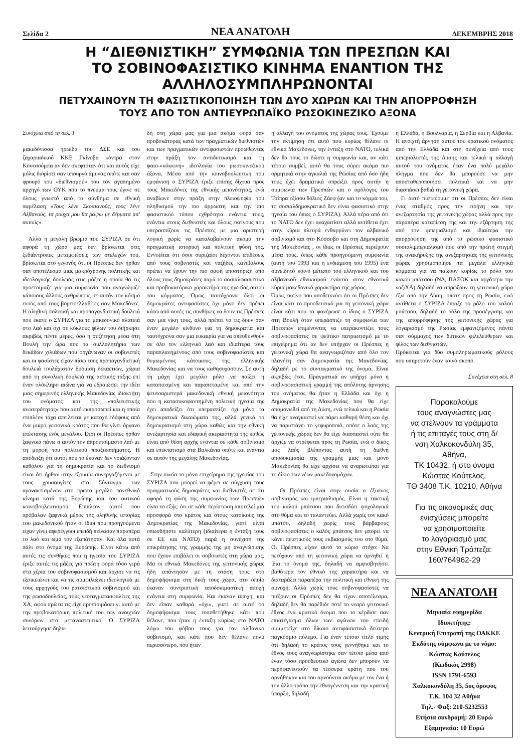Σελίδα 2 ΝΕΑ ΑΝΑΤΟΛΗ ΔΕΚΕΜΒΡΗΣ 2018
Η “ΔΙΕΘΝΙΣΤΙΚΗ” ΣΥΜΦΩΝΙΑ ΤΩΝ ΠΡΕΣΠΩΝ ΚΑΙ
ΤΟ ΣΟΒΙΝΟΦΑΣΙΣΤΙΚΟ ΚΙΝΗΜΑ ΕΝΑΝΤΙΟΝ ΤΗΣ
ΑΛΛΗΛΟΣΥΜΠΛΗΡΩΝΟΝΤΑΙ
ΠΕΤΥΧΑΙΝΟΥΝ ΤΗ ΦΑΣΙΣΤΙΚΟΠΟΙΗΣΗ ΤΩΝ ΔΥΟ ΧΩΡΩΝ ΚΑΙ ΤΗΝ ΑΠΟΡΡΟΦΗΣΗ
ΤΟΥΣ ΑΠΟ ΤΟΝ ΑΝΤΙΕΥΡΩΠΑΪΚΟ ΡΩΣΟΚΙΝΕΖΙΚΟ ΑΞΟΝΑ
Συνέχεια από τη σελ. 1
μακεδόνισσα ηρωίδα του ΔΣΕ και του ζαχαριαδικού ΚΚΕ Γκίνοβα κόντρα στον Κουτσούμπα αν δεν σκεφτόταν ότι και αυτός είχε μόλις διορίσει σαν υπουργό άμυνας οπότε και σαν φρουρό του «διεθνισμού» του τον αγαπημένο αρχηγό των ΟΥΚ που το πνεύμα τους έγινε σε όλους γνωστό από το σύνθημα σε εθνική παρέλαση «Τους λένε Σκοπιανούς, τους λένε Αλβανούς, τα ρούχα μου θα ράψω με δέρματα απ' αυτούς».
Αλλά η μεγάλη βρωμιά του ΣΥΡΙΖΑ σε ότι αφορά τη χώρα μας δεν βρίσκεται στις ξεδιάντροπες μεταμφιέσεις των στελεχών του, βρίσκεται στο γεγονός ότι οι Πρέσπες δεν ήρθαν σαν αποτέλεσμα μιας μακρόχρονης πολιτικής και ιδεολογικής δουλειάς στις μάζες η οποία θα τις προετοίμαζε για μια συμφωνία που αναγνώριζε κάποιους άλλους ανθρώπους σε αυτόν τον κόσμο εκτός από τους βορειοελλαδίτες σαν Μακεδόνες. Η αληθινή πολιτική και προπαγανδιστική δουλειά που έκανε ο ΣΥΡΙΖΑ για το μακεδονικό πλατειά στο λαό και όχι σε κύκλους φίλων του διήρκησε ακριβώς πέντε μέρες, όσο η συζήτηση μέσα στη Βουλή την ώρα που τα συλλαλητήρια των δεκάδων χιλιάδων που οργάνωναν οι σοβινιστές και οι φασίστες είχαν πίσω τους προπαγανδιστική δουλειά τουλάχιστον δυόμιση δεκαετιών, χώρια από τη συνολική δουλειά της αστικής τάξης επί έναν ολόκληρο αιώνα για να εδραιώσει την ιδέα μιας σημερινής ελληνικής Μακεδονίας ιδιοκτήτη του ονόματος και της «πολιτιστικής ανωτερότητας» που αυτό εκπροσωπεί και η οποία επιπλέον τάχα απειλείται με κατοχή εδάφους από ένα μικρό γειτονικό κράτος που θα γίνει όργανο επέκτασης ενός μεγάλου. Έτσι οι Πρέσπες ήρθαν ξαφνικά πάνω σ αυτόν τον απροετοίμαστο λαό με τη μορφή του πολιτικού πραξικοπήματος. Η απόδειξη ότι αυτοί που το έκαναν δεν νοιάζονταν καθόλου για τη δημοκρατία και το διεθνισμό είναι ότι ήρθαν στην εξουσία συνεργαζόμενοι με τους χρυσαυγίτες στο Σύνταγμα των αγανακτισμένων στο πρώτο μεγάλο πανεθνικό κίνημα κατά της Ευρώπης και του αστικού κοινοβουλευτισμού. Επιπλέον αυτοί που πρόβαλαν ξαφνικά μέρος της αληθινής ιστορίας του μακεδονικού ήταν οι ίδιοι που προηγούμενα είχαν γίνει αφερέγγυοι επειδή πείνασαν παραπέρα το λαό και ωμά τον εξαπάτησαν. Και όλα αυτά πάλι στο όνομα της Ευρώπης. Είναι κάτω από αυτές τις συνθήκες που η ηγεσία του ΣΥΡΙΖΑ έριξε αυτές τις μάζες για πρώτη φορά τόσο γερά στα χέρια του σοβινοφασισμού και άρχισε να τις εξοικειώνει και να τις συμφιλιώνει ιδεολογικά με τους αρχηγούς του ρατσιστικού σοβινισμού και της ρωσοδουλείας, τους νεοταγματασφαλίτες της ΧΑ, αφού πρώτα τις είχε προετοιμάσει γι αυτό με την προβοκατόρικη πολιτική του των ανοιχτών συνόρων στο μεταναστευτικό. Ο ΣΥΡΙΖΑ λειτούργησε δηλα-
δή στη χώρα μας για μια ακόμα φορά σαν προβοκάτορας κατά των πραγματικών διεθνιστών και των πραγματικών αντιφασιστών προωθώντας στην πράξη τον αντιδυτικισμό και τη φαιο-«κόκκινη» ιδεολογία του ρωσοκινεζικού άξονα. Μέσα από την κοινοβουλευτική του εμφάνιση ο ΣΥΡΙΖΑ έριξε επίσης δίχτυα προς τους Μακεδόνες της εθνικής μειονότητας, ενώ αναβίωνε στην πράξη στην πλειοψηφία του πληθυσμού την πιο άρρωστη και την πιο φασιστικού τύπου εχθρότητα ενάντια τους, ενάντια στους διεθνιστές και όλους εκείνους που υπερασπίζουν τις Πρέσπες με μια αριστερή λογική χωρίς να καταλαβαίνουν ακόμα την πραγματική ιστορική και πολιτική φύση της. Εννοείται ότι όσοι συριζαίοι δέχονται επιθέσεις από τους σοβινιστές και ναζήδες κανιβάλους πρέπει να έχουν την πιο σαφή υποστήριξη από όλους τους δημοκράτες παρά το σοσιαλφασιστικό και προβοκατόρικο χαρακτήρα της ηγεσίας αυτού του κόμματος. Όμως ταυτόχρονα όλοι οι δημοκράτες αντιφασίστες όχι μόνο δεν πρέπει κάτω από αυτές τις συνθήκες να δουν τις Πρέσπες σαν μια νίκη τους, αλλά πρέπει να τις δουν σαν έναν μεγάλο κίνδυνο για τη δημοκρατία και ταυτόχρονα σαν μια ευκαιρία για να απευθυνθούν σε όλο τον ελληνικό λαό και ιδιαίτερα τους παραπλανημένους από τους σοβινοφασίστες και θυμωμένους κάτοικους της ελληνικής Μακεδονίας και να τους καθησυχάσουν. Σε αυτή τη μάχη έχει μεγάλο ρόλο να παίξει η καταπιεσμένη και παραπεταμένη και από την ψευτοαριστερά μακεδονική εθνική μειονότητα που η κατασυκοφαντημένη πολιτική ηγεσία της έχει αποδείξει ότι υπερασπίζει όχι μόνο τα δημοκρατικά δικαιώματα της, αλλά γενικά το δημοκρατισμό στη χώρα καθώς και την εθνική ανεξαρτησία και εδαφική ακεραιότητα της καθώς είναι από θέση αρχής ενάντια σε κάθε σοβινισμό και επεκτατισμό στα Βαλκάνια οπότε και ενάντια σε αυτόν της μεγάλης Μακεδονίας.
Στην ουσία το μόνο επιχείρημα της ηγεσίας του ΣΥΡΙΖΑ που μπορεί να φέρει σε σύγχυση τους πραγματικούς δημοκράτες και διεθνιστές σε ότι αφορά τη φύση της συμφωνίας των Πρεσπών είναι το εξής: ότι σε κάθε περίπτωση αποτελεί μια προσφορά στο κράτος και στους κατοίκους της Δημοκρατίας της Μακεδονίας, γιατί είναι οπωσδήποτε καλύτερη (ιδιαίτερα η ένταξη τους σε ΕΕ και ΝΑΤΟ) παρά η συνέχιση της επικράτησης της γραμμής της μη αναγνώρισης που έχουν επιβάλει οι σοβινιστές στη χώρα μας. Μα οι εθνικά Μακεδόνες της γειτονικής χώρας ήδη απάντησαν με τη στάση τους στο δημοψήφισμα στη δική τους χώρα, στο οποίο έκαναν συντριπτική αποδοκιμαστική αποχή ενάντια στη συμφωνία. Και έκαναν αποχή, και δεν είπαν καθαρά «όχι», γιατί σε αυτό το δημοψήφισμα τους τοποθετήθηκε κάτι που θέλανε, που ήταν η ένταξη κυρίως στο ΝΑΤΟ λόγω του φόβου τους για τον αλβανικό σοβινισμό, και κάτι που δεν θέλανε πολύ περισσότερο, που ήταν
η αλλαγή του ονόματος της χώρας τους. Έχουμε την εκτίμηση ότι αυτό που κυρίως θέλανε οι εθνικά Μακεδόνες, την ένταξη στο ΝΑΤΟ, τελικά δεν θα τους το δώσει η συμφωνία και, αν κάτι τέτοιο συμβεί, αυτό θα τους σύρει ακόμα πιο ορμητικά στην αγκαλιά της Ρωσίας από όσο ήδη τους έχει δραματικά σπρώξει προς αυτήν η συμφωνία των Πρεσπών και ο ομόλογος του Τσίπρα εξίσου δόλιος Ζάεφ (αν και το κόμμα του, το σοσιαλδημοκρατικό δεν είναι φασιστικό στην ηγεσία του όπως ο ΣΥΡΙΖΑ). Αλλά πέρα από ότι το ΝΑΤΟ δεν έχει αναχαιτίσει αλλά αντίθετα έχει στην κύρια πλευρά ενθαρρύνει τον αλβανικό σοβινισμό και στο Κόσσοβο και στη Δημοκρατία της Μακεδονίας , οι ίδιες οι Πρέσπες περιέχουν μέσα τους, όπως κάθε προηγούμενη συμφωνία (αυτή του 1993 και η ενδιάμεση του 1995) ένα συνειδητό κοινό μέτωπο του ελληνικού και του αλβανικού εθνικισμού ενάντια στον εθνοτικά κύρια μακεδονικό χαρακτήρα της χώρας.
Όμως εκείνο που αποδεικνύει ότι οι Πρέσπες δεν είναι κάτι το προοδευτικό για τη γειτονική χώρα είναι κάτι που το φανέρωσε ο ίδιος ο ΣΥΡΙΖΑ στη Βουλή όταν υπεράσπιζε τη συμφωνία των Πρεσπών επιμένοντας να υπερακοντίζει τους σοβινοφασίστες σε ψεύτικο πατριωτισμό με το επιχείρημα ότι αν δεν υπήρχαν οι Πρέσπες η γειτονική χώρα θα αναγνωριζόταν από όλο τον πλανήτη σαν Δημοκρατία της Μακεδονίας, δηλαδή με το συνταγματικό της όνομα. Είναι ακριβώς έτσι. Πραγματικά αν υπήρχε μόνο η σοβινοφασιστική γραμμή της απόλυτης άρνησης του ονόματος θα ήταν η Ελλάδα και όχι η Δημοκρατία της Μακεδονίας που θα είχε απομονωθεί από τη Δύση, ενώ τελικά και η Ρωσία θα είχε αναγκαστεί να πάρει καθαρή θέση και όχι να παριστάνει το γεφυροποιό, οπότε ο λαός της γειτονικής χώρας δεν θα είχε διασπαστεί ούτε θα άρχιζε να στρέφεται προς τη Ρωσία, ενώ ο δικός μας λαός βλέποντας αυτή τη διεθνή αποδοκιμασία της γραμμής μιας και μόνο Μακεδονίας θα είχε αρχίσει να αναρωτιέται για το δίκιο των νέων μακεδονομάχων.
Οι Πρέσπες είναι στην ουσία ο έξυπνος σοβινισμός και ιμπεριαλισμός. Είναι η τακτική του καλού μπάτσου που διεισδύει ψυχολογικά στο θύμα και το ταλαντεύει. Αλλά χωρίς τον κακό μπάτσο, δηλαδή χωρίς τους βάρβαρους σοβινοφασίστες ο καλός μπάτσος δεν μπορεί να κάνει πειστικούς τους εκβιασμούς του στο θύμα. Οι Πρέσπες είχαν αυτό το κύριο στόχο: Να πετύχουν από τη γειτονική χώρα να αρνηθεί η ίδια το όνομα της, δηλαδή να αμφισβητήσει βαθύτερα τον εθνικό της χαρακτήρα και να διαταράξει παραπέρα την πολιτική και εθνική της συνοχή. Αλλά χωρίς τους σοβινοφασίστες να πιέζουν οι Πρέσπες δεν θα είχαν αποτέλεσμα, δηλαδή δεν θα παρέδιδε ποτέ το νεαρό γειτονικό έθνος ένα κρατικό όνομα που το κέρδισε σαν επιστέγασμα όλων των αγώνων του επειδή συμμετείχε στο δίκαιο αντιφασιστικό δεύτερο παγκόσμιο πόλεμο. Για έναν τέτοιο τίτλο τιμής ότι δηλαδή το κράτος τους γεννήθηκε και το έθνος τους αναγνωρίστηκε σαν τέτοιο μέσα από έναν τόσο προοδευτικό αγώνα δεν μπορούν να περηφανευτούν τα τέσσερα κράτη που του αρνήθηκαν και του αρνούνται ακόμα με τον ένα ή τον άλλο τρόπο την εθνογέννεση και την κρατική ύπαρξη, δηλαδή
η Ελλάδα, η Βουλγαρία, η Σερβία και η Αλβανία. Η ανοιχτή άρνηση αυτού του κρατικού ονόματος από την Ελλάδα και στη συνέχεια από τους ιμπεριαλιστές της Δύσης και τελικά η αλλαγή αυτού του ονόματος ήταν ένα πολύ μεγάλο πλήγμα που δεν θα μπορούσε να μην αποσταθεροποιήσει πολιτικά και να μην διασπάσει βαθιά τη γειτονική χώρα.
Γι αυτό πιστεύουμε ότι οι Πρέσπες δεν είναι ένας σταθμός προς την ειρήνη και την ανεξαρτησία της γειτονικής χώρας αλλά προς την παραπέρα καταπίεση της και την εξάρτηση της από τον ιμπεριαλισμό και ιδιαίτερα την απορρόφηση της από το ρώσικο φασιστικό σοσιαλιμπεριαλισμό που από την πρώτη στιγμή της ανακήρυξης της ανεξαρτησίας της γειτονικής χώρας χρησιμοποίησε τα μεγάλα ελληνικά κόμματα για να παίξουν κυρίως το ρόλο του κακού μπάτσου (ΝΔ, ΠΑΣΟΚ και αργότερα την ναζιΧΑ) δηλαδή να σπρώξουν τη γειτονική χώρα έξω από την Δύση, οπότε προς τη Ρωσία, ενώ αντίθετα ο ΣΥΡΙΖΑ έπαιξε το ρόλο του καλού μπάτσου, δηλαδή το ρόλο της προσέγγισης και της απορρόφησης της γειτονικής χώρας για λογαριασμό της Ρωσίας εμφανιζόμενος πάντα σαν σύμμαχος των δυτικών φιλελεύθερων και φίλος των διεθνιστών.
Πρόκειται για δύο συμπληρωματικούς ρόλους που υπηρετούν έναν κοινό σκοπό.
Συνέχεια στη σελ. 8
Παρακαλούμε
τους αναγνώστες μας
να στέλνουν τα γράμματα
ή τις επιταγές τους στη δ/
νση Χαλκοκονδύλη 35,
Αθήνα,
ΤΚ 10432, ή στο όνομα
Κώστας Κούτελος,
ΤΘ 3408 Τ.Κ. 10210, Αθήνα
Για τις οικονομικές σας
ενισχύσεις μπορείτε
να χρησιμοποιείτε
το λογαριασμό μας
στην Εθνική Τράπεζα:
160/764962-29
ΝΕΑ ΑΝΑΤΟΛΗ
Μηνιαία εφημερίδα
Ιδιοκτήτης:
Κεντρική Επιτροπή της ΟΑΚΚΕ
Εκδότης σύμφωνα με το νόμο:
Κώστας Κούτελος
(Κωδικός 2998)
ISSN 1791-6593
Χαλκοκονδύλη 35, 5ος όροφος
Τ.Κ. 104 32 Αθήνα
Τηλ.- Φαξ: 210-5232553
Ετήσια συνδρομή: 20 Ευρώ
Εξαμηνιαία: 10 Ευρώ